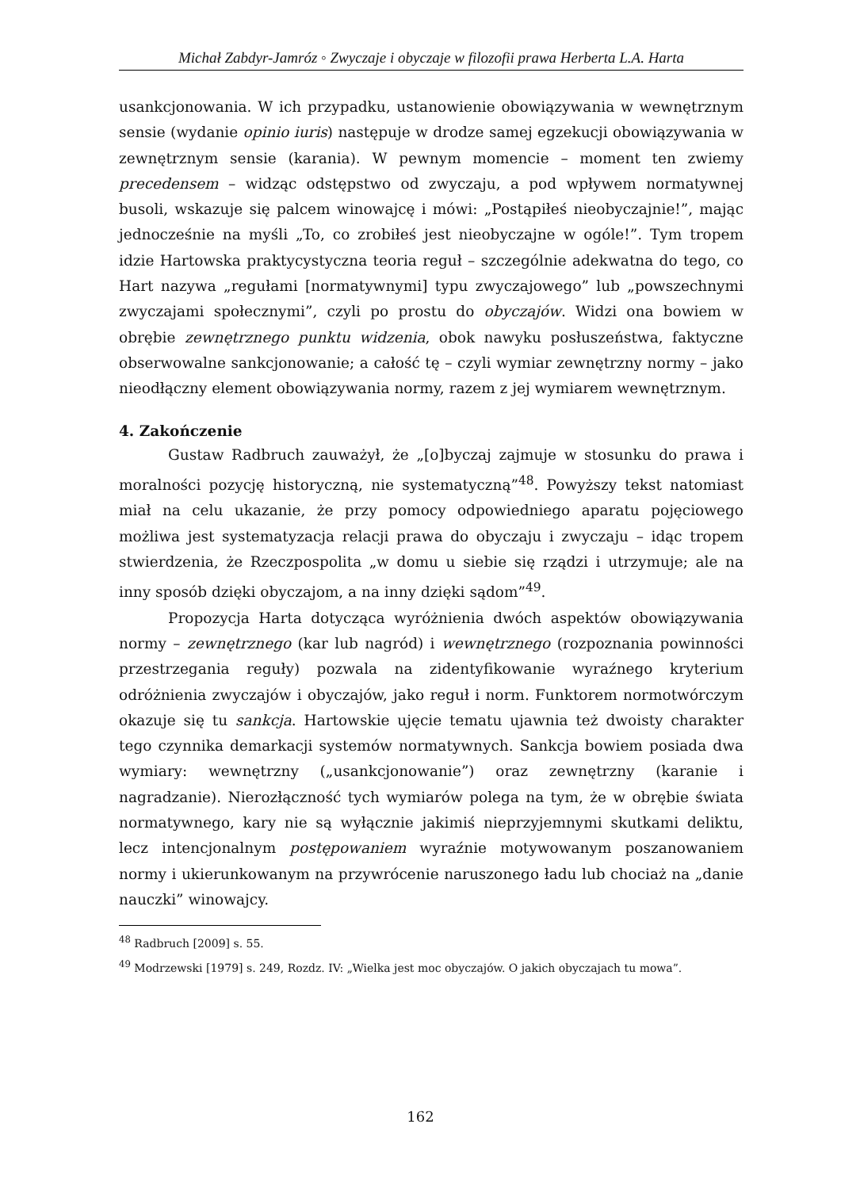Michał Zabdyr-Jamróz ◦ Zwyczaje i obyczaje w filozofii prawa Herberta L.A. Harta
usankcjonowania. W ich przypadku, ustanowienie obowiązywania w wewnętrznym sensie (wydanie opinio iuris) następuje w drodze samej egzekucji obowiązywania w zewnętrznym sensie (karania). W pewnym momencie – moment ten zwiemy precedensem – widząc odstępstwo od zwyczaju, a pod wpływem normatywnej busoli, wskazuje się palcem winowajcę i mówi: „Postąpiłeś nieobyczajnie!”, mając jednocześnie na myśli „To, co zrobiłeś jest nieobyczajne w ogóle!”. Tym tropem idzie Hartowska praktycystyczna teoria reguł – szczególnie adekwatna do tego, co Hart nazywa „regułami [normatywnymi] typu zwyczajowego” lub „powszechnymi zwyczajami społecznymi”, czyli po prostu do obyczajów. Widzi ona bowiem w obrębie zewnętrznego punktu widzenia, obok nawyku posłuszeństwa, faktyczne obserwowalne sankcjonowanie; a całość tę – czyli wymiar zewnętrzny normy – jako nieodłączny element obowiązywania normy, razem z jej wymiarem wewnętrznym.
4. Zakończenie
Gustaw Radbruch zauważył, że „[o]byczaj zajmuje w stosunku do prawa i moralności pozycję historyczną, nie systematyczną”<sup>48</sup>. Powyższy tekst natomiast miał na celu ukazanie, że przy pomocy odpowiedniego aparatu pojęciowego możliwa jest systematyzacja relacji prawa do obyczaju i zwyczaju – idąc tropem stwierdzenia, że Rzeczpospolita „w domu u siebie się rządzi i utrzymuje; ale na inny sposób dzięki obyczajom, a na inny dzięki sądom”<sup>49</sup>.
Propozycja Harta dotycząca wyróżnienia dwóch aspektów obowiązywania normy – zewnętrznego (kar lub nagród) i wewnętrznego (rozpoznania powinności przestrzegania reguły) pozwala na zidentyfikowanie wyraźnego kryterium odróżnienia zwyczajów i obyczajów, jako reguł i norm. Funktorem normotwórczym okazuje się tu sankcja. Hartowskie ujęcie tematu ujawnia też dwoisty charakter tego czynnika demarkacji systemów normatywnych. Sankcja bowiem posiada dwa wymiary: wewnętrzny („usankcjonowanie”) oraz zewnętrzny (karanie i nagradzanie). Nierozłączność tych wymiarów polega na tym, że w obrębie świata normatywnego, kary nie są wyłącznie jakimiś nieprzyjemnymi skutkami deliktu, lecz intencjonalnym postępowaniem wyraźnie motywowanym poszanowaniem normy i ukierunkowanym na przywrócenie naruszonego ładu lub chociaż na „danie nauczki” winowajcy.
<sup>48</sup> Radbruch [2009] s. 55.
<sup>49</sup> Modrzewski [1979] s. 249, Rozdz. IV: „Wielka jest moc obyczajów. O jakich obyczajach tu mowa”.
162